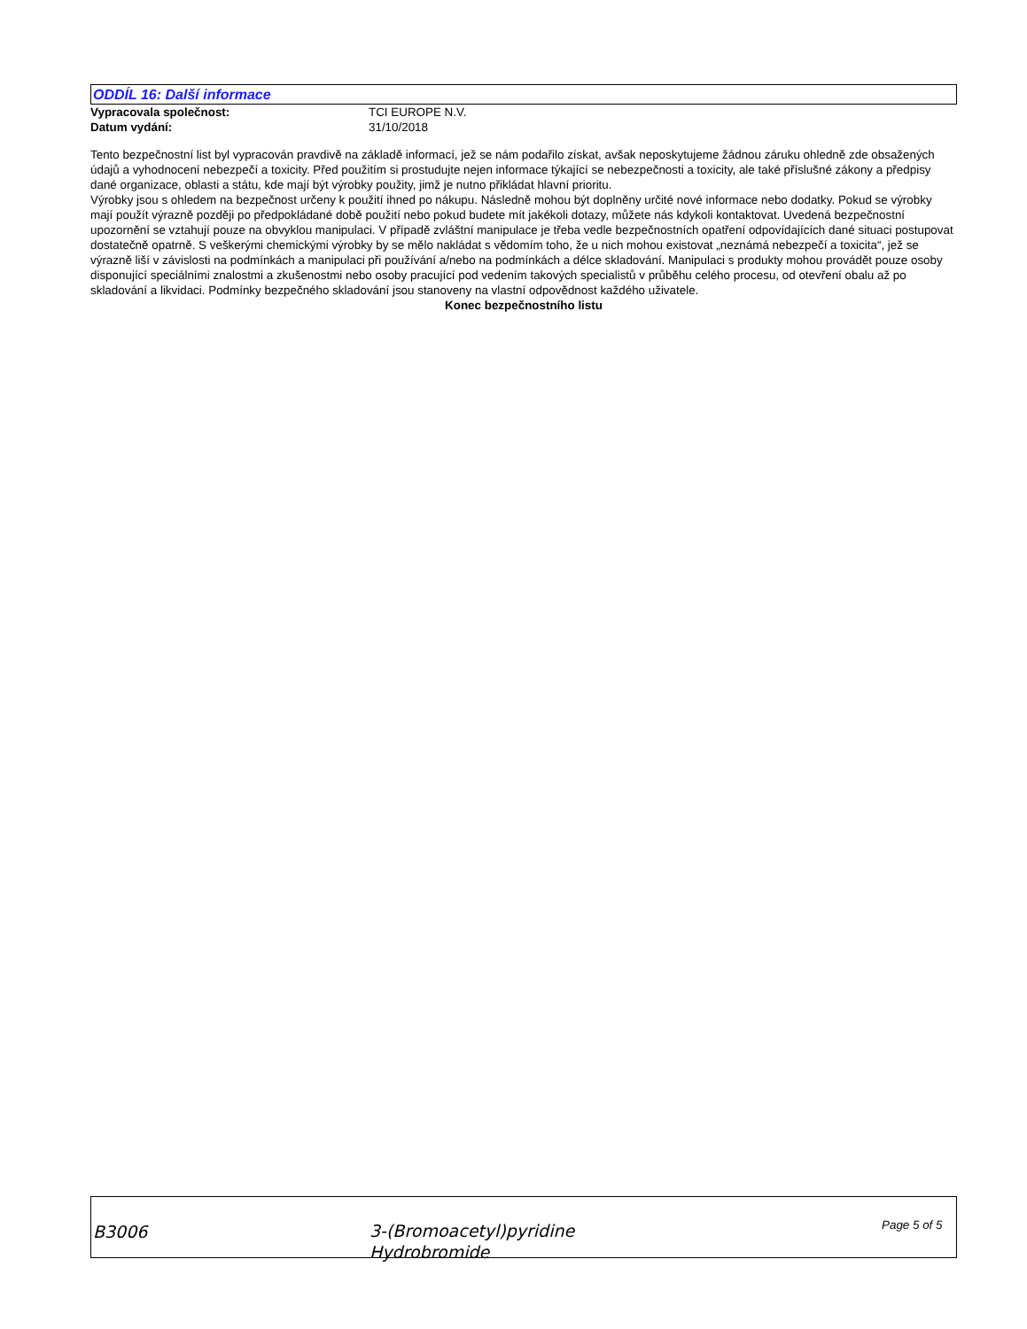ODDÍL 16: Další informace
Vypracovala společnost: TCI EUROPE N.V.
Datum vydání: 31/10/2018
Tento bezpečnostní list byl vypracován pravdivě na základě informací, jež se nám podařilo získat, avšak neposkytujeme žádnou záruku ohledně zde obsažených údajů a vyhodnocení nebezpečí a toxicity. Před použitím si prostudujte nejen informace týkající se nebezpečnosti a toxicity, ale také příslušné zákony a předpisy dané organizace, oblasti a státu, kde mají být výrobky použity, jimž je nutno přikládat hlavní prioritu.
Výrobky jsou s ohledem na bezpečnost určeny k použití ihned po nákupu. Následně mohou být doplněny určité nové informace nebo dodatky. Pokud se výrobky mají použít výrazně později po předpokládané době použití nebo pokud budete mít jakékoli dotazy, můžete nás kdykoli kontaktovat. Uvedená bezpečnostní upozornění se vztahují pouze na obvyklou manipulaci. V případě zvláštní manipulace je třeba vedle bezpečnostních opatření odpovídajících dané situaci postupovat dostatečně opatrně. S veškerými chemickými výrobky by se mělo nakládat s vědomím toho, že u nich mohou existovat „neznámá nebezpečí a toxicita“, jež se výrazně liší v závislosti na podmínkách a manipulaci při používání a/nebo na podmínkách a délce skladování. Manipulaci s produkty mohou provádět pouze osoby disponující speciálními znalostmi a zkušenostmi nebo osoby pracující pod vedením takových specialistů v průběhu celého procesu, od otevření obalu až po skladování a likvidaci. Podmínky bezpečného skladování jsou stanoveny na vlastní odpovědnost každého uživatele.
Konec bezpečnostního listu
B3006
3-(Bromoacetyl)pyridine
Hydrobromide
Page 5 of 5